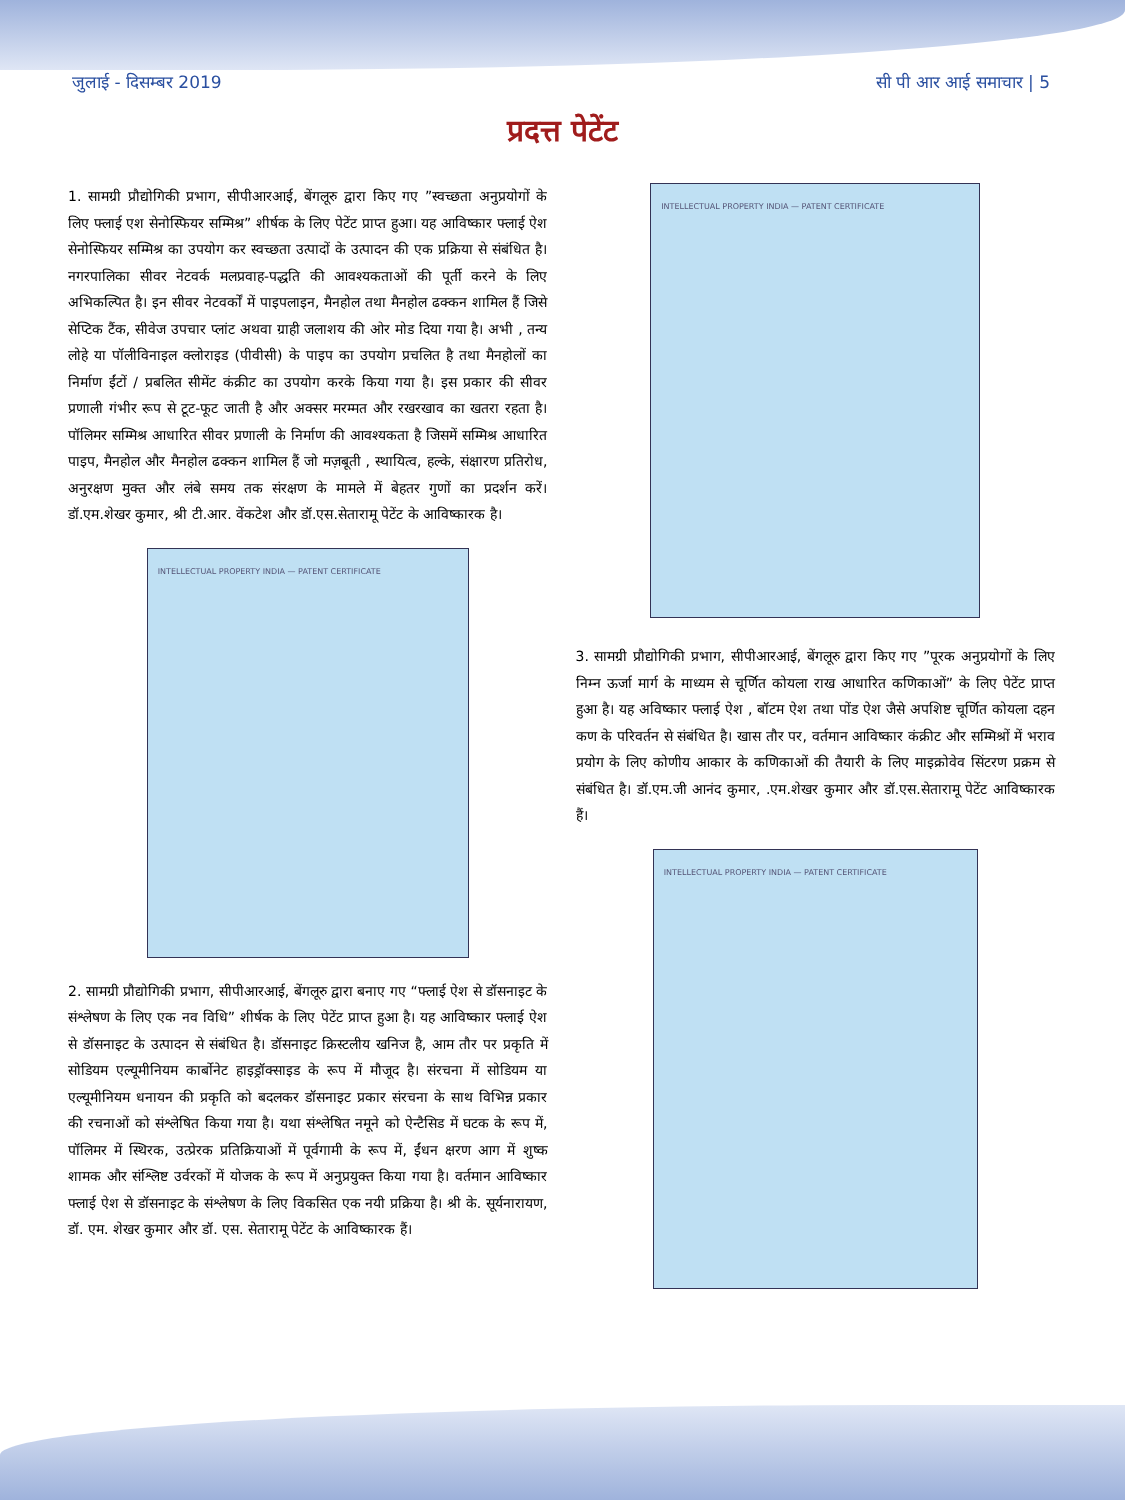जुलाई - दिसम्बर 2019 सी पी आर आई समाचार | 5
प्रदत्त पेटेंट
1. सामग्री प्रौद्योगिकी प्रभाग, सीपीआरआई, बेंगलूरु द्वारा किए गए ”स्वच्छता अनुप्रयोगों के लिए फ्लाई एश सेनोस्फियर सम्मिश्र” शीर्षक के लिए पेटेंट प्राप्त हुआ। यह आविष्कार फ्लाई ऐश सेनोस्फियर सम्मिश्र का उपयोग कर स्वच्छता उत्पादों के उत्पादन की एक प्रक्रिया से संबंधित है। नगरपालिका सीवर नेटवर्क मलप्रवाह-पद्धति की आवश्यकताओं की पूर्ती करने के लिए अभिकल्पित है। इन सीवर नेटवर्कों में पाइपलाइन, मैनहोल तथा मैनहोल ढक्कन शामिल हैं जिसे सेप्टिक टैंक, सीवेज उपचार प्लांट अथवा ग्राही जलाशय की ओर मोड दिया गया है। अभी , तन्य लोहे या पॉलीविनाइल क्लोराइड (पीवीसी) के पाइप का उपयोग प्रचलित है तथा मैनहोलों का निर्माण ईंटों / प्रबलित सीमेंट कंक्रीट का उपयोग करके किया गया है। इस प्रकार की सीवर प्रणाली गंभीर रूप से टूट-फूट जाती है और अक्सर मरम्मत और रखरखाव का खतरा रहता है। पॉलिमर सम्मिश्र आधारित सीवर प्रणाली के निर्माण की आवश्यकता है जिसमें सम्मिश्र आधारित पाइप, मैनहोल और मैनहोल ढक्कन शामिल हैं जो मज़बूती , स्थायित्व, हल्के, संक्षारण प्रतिरोध, अनुरक्षण मुक्त और लंबे समय तक संरक्षण के मामले में बेहतर गुणों का प्रदर्शन करें। डॉ.एम.शेखर कुमार, श्री टी.आर. वेंकटेश और डॉ.एस.सेतारामू पेटेंट के आविष्कारक है।
INTELLECTUAL PROPERTY INDIA — PATENT CERTIFICATE
2. सामग्री प्रौद्योगिकी प्रभाग, सीपीआरआई, बेंगलूरु द्वारा बनाए गए “फ्लाई ऐश से डॉसनाइट के संश्लेषण के लिए एक नव विधि” शीर्षक के लिए पेटेंट प्राप्त हुआ है। यह आविष्कार फ्लाई ऐश से डॉसनाइट के उत्पादन से संबंधित है। डॉसनाइट क्रिस्टलीय खनिज है, आम तौर पर प्रकृति में सोडियम एल्यूमीनियम कार्बोनेट हाइड्रॉक्साइड के रूप में मौजूद है। संरचना में सोडियम या एल्यूमीनियम धनायन की प्रकृति को बदलकर डॉसनाइट प्रकार संरचना के साथ विभिन्न प्रकार की रचनाओं को संश्लेषित किया गया है। यथा संश्लेषित नमूने को ऐन्टैसिड में घटक के रूप में, पॉलिमर में स्थिरक, उत्प्रेरक प्रतिक्रियाओं में पूर्वगामी के रूप में, ईंधन क्षरण आग में शुष्क शामक और संश्लिष्ट उर्वरकों में योजक के रूप में अनुप्रयुक्त किया गया है। वर्तमान आविष्कार फ्लाई ऐश से डॉसनाइट के संश्लेषण के लिए विकसित एक नयी प्रक्रिया है। श्री के. सूर्यनारायण, डॉ. एम. शेखर कुमार और डॉ. एस. सेतारामू पेटेंट के आविष्कारक हैं।
INTELLECTUAL PROPERTY INDIA — PATENT CERTIFICATE
3. सामग्री प्रौद्योगिकी प्रभाग, सीपीआरआई, बेंगलूरु द्वारा किए गए ”पूरक अनुप्रयोगों के लिए निम्न ऊर्जा मार्ग के माध्यम से चूर्णित कोयला राख आधारित कणिकाओं” के लिए पेटेंट प्राप्त हुआ है। यह अविष्कार फ्लाई ऐश , बॉटम ऐश तथा पोंड ऐश जैसे अपशिष्ट चूर्णित कोयला दहन कण के परिवर्तन से संबंधित है। खास तौर पर, वर्तमान आविष्कार कंक्रीट और सम्मिश्रों में भराव प्रयोग के लिए कोणीय आकार के कणिकाओं की तैयारी के लिए माइक्रोवेव सिंटरण प्रक्रम से संबंधित है। डॉ.एम.जी आनंद कुमार, .एम.शेखर कुमार और डॉ.एस.सेतारामू पेटेंट आविष्कारक हैं।
INTELLECTUAL PROPERTY INDIA — PATENT CERTIFICATE